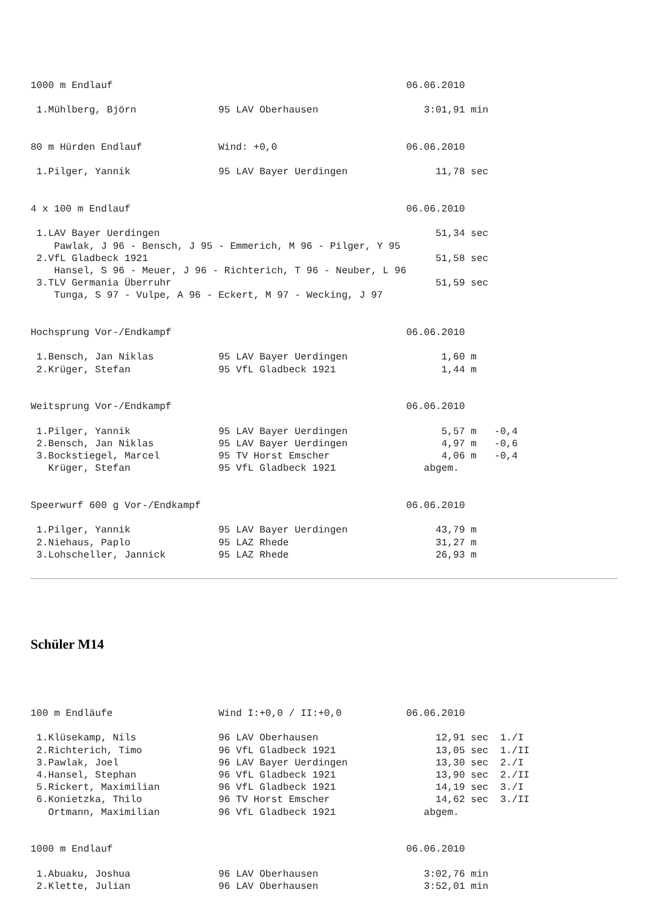1000 m Endlauf                                                  06.06.2010

 1.Mühlberg, Björn              95 LAV Oberhausen                  3:01,91 min


80 m Hürden Endlauf             Wind: +0,0                      06.06.2010

 1.Pilger, Yannik               95 LAV Bayer Uerdingen               11,78 sec


4 x 100 m Endlauf                                               06.06.2010

 1.LAV Bayer Uerdingen                                               51,34 sec
    Pawlak, J 96 - Bensch, J 95 - Emmerich, M 96 - Pilger, Y 95
 2.VfL Gladbeck 1921                                                 51,58 sec
    Hansel, S 96 - Meuer, J 96 - Richterich, T 96 - Neuber, L 96
 3.TLV Germania Überruhr                                             51,59 sec
    Tunga, S 97 - Vulpe, A 96 - Eckert, M 97 - Wecking, J 97


Hochsprung Vor-/Endkampf                                        06.06.2010

 1.Bensch, Jan Niklas           95 LAV Bayer Uerdingen                1,60 m
 2.Krüger, Stefan               95 VfL Gladbeck 1921                  1,44 m


Weitsprung Vor-/Endkampf                                        06.06.2010

 1.Pilger, Yannik               95 LAV Bayer Uerdingen                5,57 m   -0,4
 2.Bensch, Jan Niklas           95 LAV Bayer Uerdingen                4,97 m   -0,6
 3.Bockstiegel, Marcel          95 TV Horst Emscher                   4,06 m   -0,4
   Krüger, Stefan               95 VfL Gladbeck 1921               abgem.


Speerwurf 600 g Vor-/Endkampf                                   06.06.2010

 1.Pilger, Yannik               95 LAV Bayer Uerdingen               43,79 m
 2.Niehaus, Paplo               95 LAZ Rhede                         31,27 m
 3.Lohscheller, Jannick         95 LAZ Rhede                         26,93 m
Schüler M14
100 m Endläufe                  Wind I:+0,0 / II:+0,0           06.06.2010

 1.Klüsekamp, Nils              96 LAV Oberhausen                    12,91 sec  1./I
 2.Richterich, Timo             96 VfL Gladbeck 1921                 13,05 sec  1./II
 3.Pawlak, Joel                 96 LAV Bayer Uerdingen               13,30 sec  2./I
 4.Hansel, Stephan              96 VfL Gladbeck 1921                 13,90 sec  2./II
 5.Rickert, Maximilian          96 VfL Gladbeck 1921                 14,19 sec  3./I
 6.Konietzka, Thilo             96 TV Horst Emscher                  14,62 sec  3./II
   Ortmann, Maximilian          96 VfL Gladbeck 1921               abgem.


1000 m Endlauf                                                  06.06.2010

 1.Abuaku, Joshua               96 LAV Oberhausen                  3:02,76 min
 2.Klette, Julian               96 LAV Oberhausen                  3:52,01 min